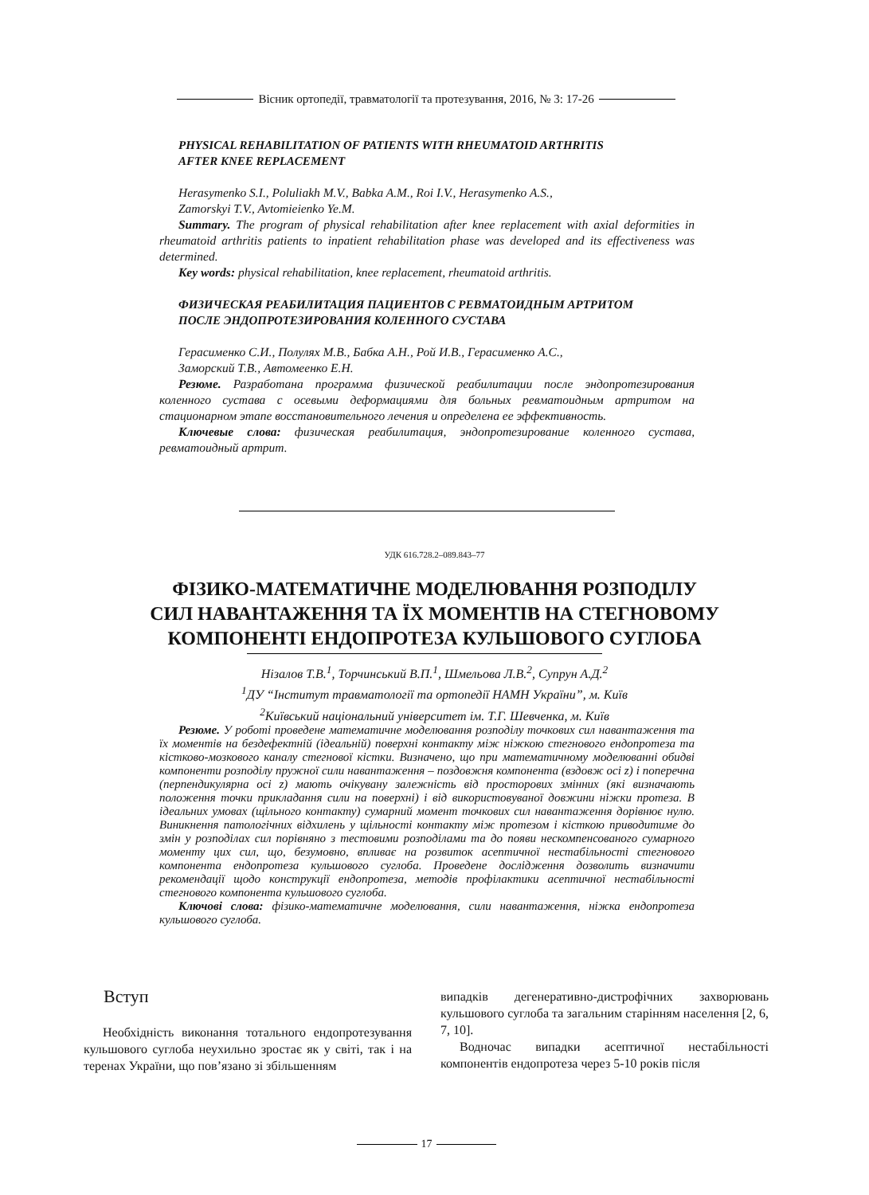Вісник ортопедії, травматології та протезування, 2016, № 3: 17-26
PHYSICAL REHABILITATION OF PATIENTS WITH RHEUMATOID ARTHRITIS
AFTER KNEE REPLACEMENT
Herasymenko S.I., Poluliakh M.V., Babka A.M., Roi I.V., Herasymenko A.S.,
Zamorskyi T.V., Avtomieienko Ye.M.
Summary. The program of physical rehabilitation after knee replacement with axial deformities in rheumatoid arthritis patients to inpatient rehabilitation phase was developed and its effectiveness was determined.
Key words: physical rehabilitation, knee replacement, rheumatoid arthritis.
ФИЗИЧЕСКАЯ РЕАБИЛИТАЦИЯ ПАЦИЕНТОВ С РЕВМАТОИДНЫМ АРТРИТОМ
ПОСЛЕ ЭНДОПРОТЕЗИРОВАНИЯ КОЛЕННОГО СУСТАВА
Герасименко С.И., Полулях М.В., Бабка А.Н., Рой И.В., Герасименко А.С.,
Заморский Т.В., Автомеенко Е.Н.
Резюме. Разработана программа физической реабилитации после эндопротезирования коленного сустава с осевыми деформациями для больных ревматоидным артритом на стационарном этапе восстановительного лечения и определена ее эффективность.
Ключевые слова: физическая реабилитация, эндопротезирование коленного сустава, ревматоидный артрит.
УДК 616.728.2–089.843–77
ФІЗИКО-МАТЕМАТИЧНЕ МОДЕЛЮВАННЯ РОЗПОДІЛУ
СИЛ НАВАНТАЖЕННЯ ТА ЇХ МОМЕНТІВ НА СТЕГНОВОМУ
КОМПОНЕНТІ ЕНДОПРОТЕЗА КУЛЬШОВОГО СУГЛОБА
Нізалов Т.В.<sup>1</sup>, Торчинський В.П.<sup>1</sup>, Шмельова Л.В.<sup>2</sup>, Супрун А.Д.<sup>2</sup>
<sup>1</sup> ДУ “Інститут травматології та ортопедії НАМН України”, м. Київ
<sup>2</sup> Київський національний університет ім. Т.Г. Шевченка, м. Київ
Резюме. У роботі проведене математичне моделювання розподілу точкових сил навантаження та їх моментів на бездефектній (ідеальній) поверхні контакту між ніжкою стегнового ендопротеза та кістково-мозкового каналу стегнової кістки. Визначено, що при математичному моделюванні обидві компоненти розподілу пружної сили навантаження – поздовжня компонента (вздовж осі z) і поперечна (перпендикулярна осі z) мають очікувану залежність від просторових змінних (які визначають положення точки прикладання сили на поверхні) і від використовуваної довжини ніжки протеза. В ідеальних умовах (щільного контакту) сумарний момент точкових сил навантаження дорівнює нулю. Виникнення патологічних відхилень у щільності контакту між протезом і кісткою приводитиме до змін у розподілах сил порівняно з тестовими розподілами та до появи нескомпенсованого сумарного моменту цих сил, що, безумовно, впливає на розвиток асептичної нестабільності стегнового компонента ендопротеза кульшового суглоба. Проведене дослідження дозволить визначити рекомендації щодо конструкції ендопротеза, методів профілактики асептичної нестабільності стегнового компонента кульшового суглоба.
Ключові слова: фізико-математичне моделювання, сили навантаження, ніжка ендопротеза кульшового суглоба.
Вступ
Необхідність виконання тотального ендопротезування кульшового суглоба неухильно зростає як у світі, так і на теренах України, що пов’язано зі збільшенням
випадків дегенеративно-дистрофічних захворювань кульшового суглоба та загальним старінням населення [2, 6, 7, 10].
Водночас випадки асептичної нестабільності компонентів ендопротеза через 5-10 років після
17